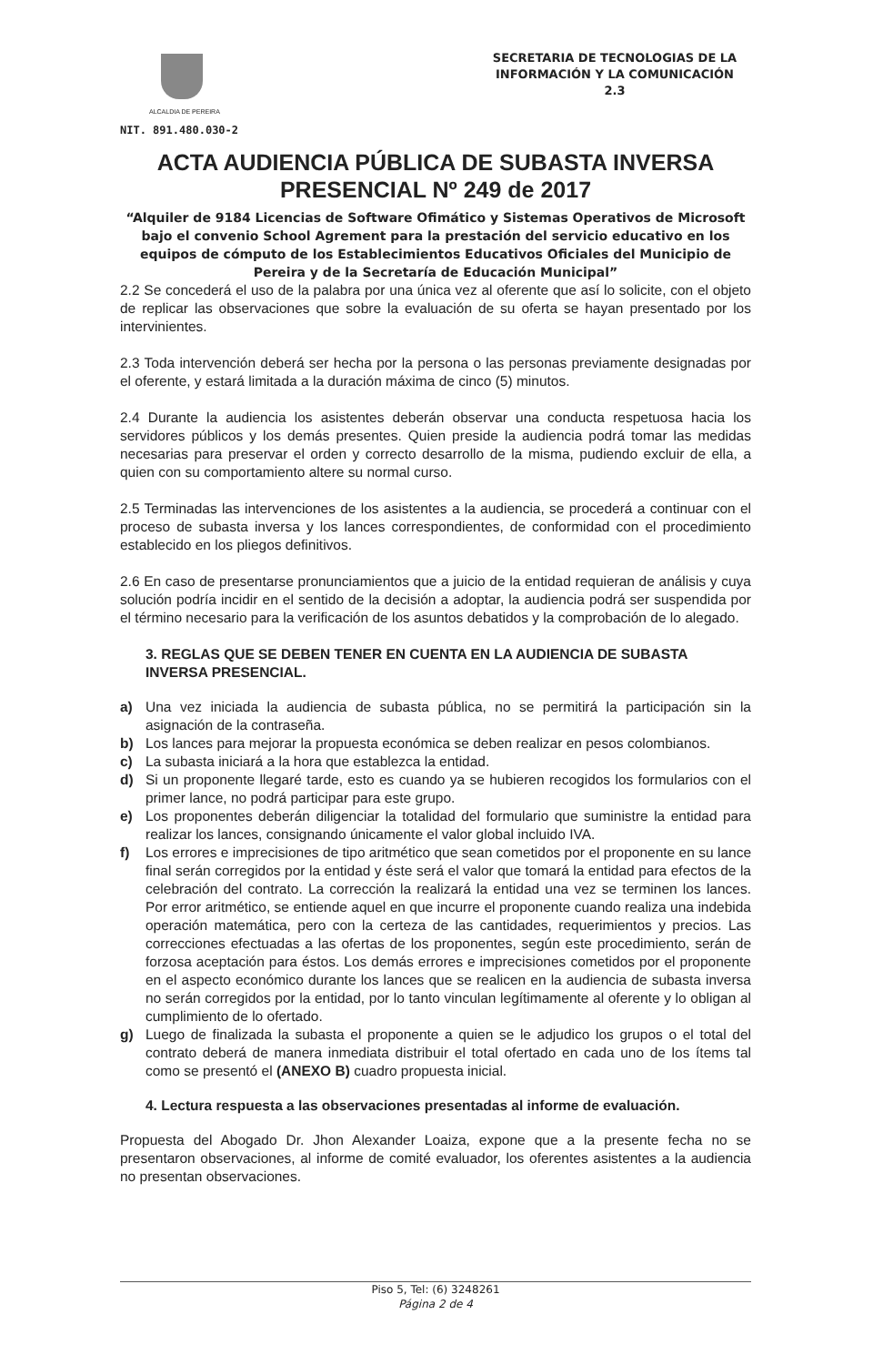ALCALDIA DE PEREIRA
NIT. 891.480.030-2
SECRETARIA DE TECNOLOGIAS DE LA INFORMACIÓN Y LA COMUNICACIÓN
2.3
ACTA AUDIENCIA PÚBLICA DE SUBASTA INVERSA PRESENCIAL Nº 249 de 2017
“Alquiler de 9184 Licencias de Software Ofimático y Sistemas Operativos de Microsoft bajo el convenio School Agrement para la prestación del servicio educativo en los equipos de cómputo de los Establecimientos Educativos Oficiales del Municipio de Pereira y de la Secretaría de Educación Municipal”
2.2 Se concederá el uso de la palabra por una única vez al oferente que así lo solicite, con el objeto de replicar las observaciones que sobre la evaluación de su oferta se hayan presentado por los intervinientes.
2.3 Toda intervención deberá ser hecha por la persona o las personas previamente designadas por el oferente, y estará limitada a la duración máxima de cinco (5) minutos.
2.4 Durante la audiencia los asistentes deberán observar una conducta respetuosa hacia los servidores públicos y los demás presentes. Quien preside la audiencia podrá tomar las medidas necesarias para preservar el orden y correcto desarrollo de la misma, pudiendo excluir de ella, a quien con su comportamiento altere su normal curso.
2.5 Terminadas las intervenciones de los asistentes a la audiencia, se procederá a continuar con el proceso de subasta inversa y los lances correspondientes, de conformidad con el procedimiento establecido en los pliegos definitivos.
2.6 En caso de presentarse pronunciamientos que a juicio de la entidad requieran de análisis y cuya solución podría incidir en el sentido de la decisión a adoptar, la audiencia podrá ser suspendida por el término necesario para la verificación de los asuntos debatidos y la comprobación de lo alegado.
3. REGLAS QUE SE DEBEN TENER EN CUENTA EN LA AUDIENCIA DE SUBASTA INVERSA PRESENCIAL.
a) Una vez iniciada la audiencia de subasta pública, no se permitirá la participación sin la asignación de la contraseña.
b) Los lances para mejorar la propuesta económica se deben realizar en pesos colombianos.
c) La subasta iniciará a la hora que establezca la entidad.
d) Si un proponente llegaré tarde, esto es cuando ya se hubieren recogidos los formularios con el primer lance, no podrá participar para este grupo.
e) Los proponentes deberán diligenciar la totalidad del formulario que suministre la entidad para realizar los lances, consignando únicamente el valor global incluido IVA.
f) Los errores e imprecisiones de tipo aritmético que sean cometidos por el proponente en su lance final serán corregidos por la entidad y éste será el valor que tomará la entidad para efectos de la celebración del contrato. La corrección la realizará la entidad una vez se terminen los lances. Por error aritmético, se entiende aquel en que incurre el proponente cuando realiza una indebida operación matemática, pero con la certeza de las cantidades, requerimientos y precios. Las correcciones efectuadas a las ofertas de los proponentes, según este procedimiento, serán de forzosa aceptación para éstos. Los demás errores e imprecisiones cometidos por el proponente en el aspecto económico durante los lances que se realicen en la audiencia de subasta inversa no serán corregidos por la entidad, por lo tanto vinculan legítimamente al oferente y lo obligan al cumplimiento de lo ofertado.
g) Luego de finalizada la subasta el proponente a quien se le adjudico los grupos o el total del contrato deberá de manera inmediata distribuir el total ofertado en cada uno de los ítems tal como se presentó el (ANEXO B) cuadro propuesta inicial.
4. Lectura respuesta a las observaciones presentadas al informe de evaluación.
Propuesta del Abogado Dr. Jhon Alexander Loaiza, expone que a la presente fecha no se presentaron observaciones, al informe de comité evaluador, los oferentes asistentes a la audiencia no presentan observaciones.
Piso 5, Tel: (6) 3248261
Página 2 de 4